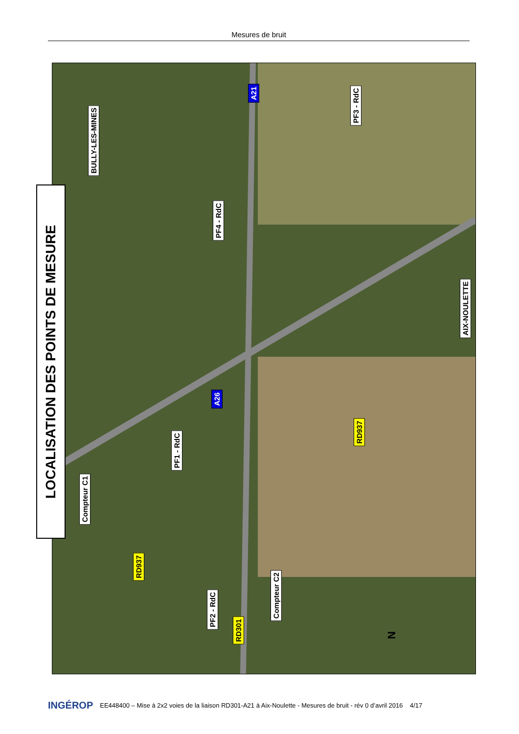Mesures de bruit
LOCALISATION DES POINTS DE MESURE
BULLY-LES-MINES
A21
PF3 - RdC
PF4 - RdC
AIX-NOULETTE
A26
PF1 - RdC
RD937
Compteur C1
RD937
PF2 - RdC
Compteur C2
RD301
N
INGÉROP EE448400 – Mise à 2x2 voies de la liaison RD301-A21 à Aix-Noulette - Mesures de bruit - rév 0 d’avril 2016 4/17